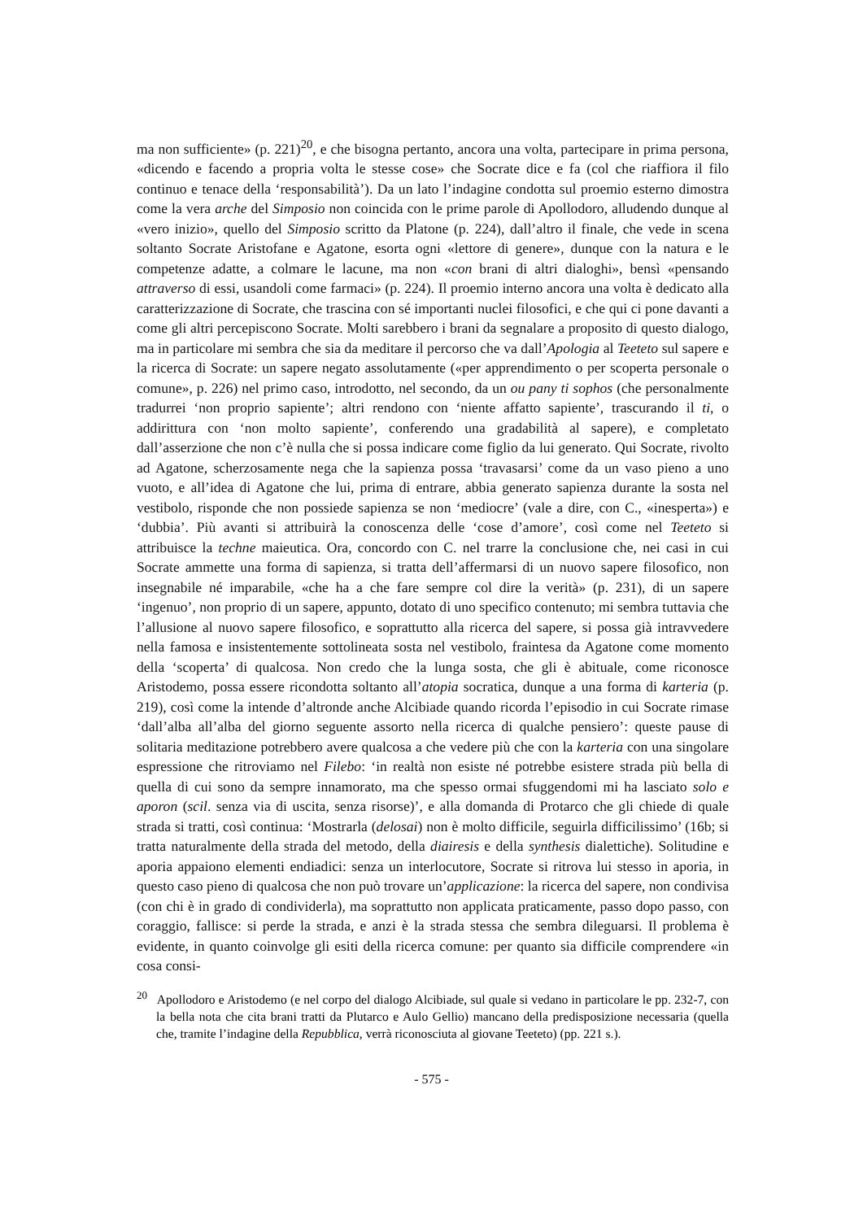ma non sufficiente» (p. 221)<sup>20</sup>, e che bisogna pertanto, ancora una volta, partecipare in prima persona, «dicendo e facendo a propria volta le stesse cose» che Socrate dice e fa (col che riaffiora il filo continuo e tenace della ‘responsabilità’). Da un lato l’indagine condotta sul proemio esterno dimostra come la vera arche del Simposio non coincida con le prime parole di Apollodoro, alludendo dunque al «vero inizio», quello del Simposio scritto da Platone (p. 224), dall’altro il finale, che vede in scena soltanto Socrate Aristofane e Agatone, esorta ogni «lettore di genere», dunque con la natura e le competenze adatte, a colmare le lacune, ma non «con brani di altri dialoghi», bensì «pensando attraverso di essi, usandoli come farmaci» (p. 224). Il proemio interno ancora una volta è dedicato alla caratterizzazione di Socrate, che trascina con sé importanti nuclei filosofici, e che qui ci pone davanti a come gli altri percepiscono Socrate. Molti sarebbero i brani da segnalare a proposito di questo dialogo, ma in particolare mi sembra che sia da meditare il percorso che va dall’Apologia al Teeteto sul sapere e la ricerca di Socrate: un sapere negato assolutamente («per apprendimento o per scoperta personale o comune», p. 226) nel primo caso, introdotto, nel secondo, da un ou pany ti sophos (che personalmente tradurrei ‘non proprio sapiente’; altri rendono con ‘niente affatto sapiente’, trascurando il ti, o addirittura con ‘non molto sapiente’, conferendo una gradabilità al sapere), e completato dall’asserzione che non c’è nulla che si possa indicare come figlio da lui generato. Qui Socrate, rivolto ad Agatone, scherzosamente nega che la sapienza possa ‘travasarsi’ come da un vaso pieno a uno vuoto, e all’idea di Agatone che lui, prima di entrare, abbia generato sapienza durante la sosta nel vestibolo, risponde che non possiede sapienza se non ‘mediocre’ (vale a dire, con C., «inesperta») e ‘dubbia’. Più avanti si attribuirà la conoscenza delle ‘cose d’amore’, così come nel Teeteto si attribuisce la techne maieutica. Ora, concordo con C. nel trarre la conclusione che, nei casi in cui Socrate ammette una forma di sapienza, si tratta dell’affermarsi di un nuovo sapere filosofico, non insegnabile né imparabile, «che ha a che fare sempre col dire la verità» (p. 231), di un sapere ‘ingenuo’, non proprio di un sapere, appunto, dotato di uno specifico contenuto; mi sembra tuttavia che l’allusione al nuovo sapere filosofico, e soprattutto alla ricerca del sapere, si possa già intravvedere nella famosa e insistentemente sottolineata sosta nel vestibolo, fraintesa da Agatone come momento della ‘scoperta’ di qualcosa. Non credo che la lunga sosta, che gli è abituale, come riconosce Aristodemo, possa essere ricondotta soltanto all’atopia socratica, dunque a una forma di karteria (p. 219), così come la intende d’altronde anche Alcibiade quando ricorda l’episodio in cui Socrate rimase ‘dall’alba all’alba del giorno seguente assorto nella ricerca di qualche pensiero’: queste pause di solitaria meditazione potrebbero avere qualcosa a che vedere più che con la karteria con una singolare espressione che ritroviamo nel Filebo: ‘in realtà non esiste né potrebbe esistere strada più bella di quella di cui sono da sempre innamorato, ma che spesso ormai sfuggendomi mi ha lasciato solo e aporon (scil. senza via di uscita, senza risorse)’, e alla domanda di Protarco che gli chiede di quale strada si tratti, così continua: ‘Mostrarla (delosai) non è molto difficile, seguirla difficilissimo’ (16b; si tratta naturalmente della strada del metodo, della diairesis e della synthesis dialettiche). Solitudine e aporia appaiono elementi endiadici: senza un interlocutore, Socrate si ritrova lui stesso in aporia, in questo caso pieno di qualcosa che non può trovare un’applicazione: la ricerca del sapere, non condivisa (con chi è in grado di condividerla), ma soprattutto non applicata praticamente, passo dopo passo, con coraggio, fallisce: si perde la strada, e anzi è la strada stessa che sembra dileguarsi. Il problema è evidente, in quanto coinvolge gli esiti della ricerca comune: per quanto sia difficile comprendere «in cosa consi-
<sup>20</sup> Apollodoro e Aristodemo (e nel corpo del dialogo Alcibiade, sul quale si vedano in particolare le pp. 232-7, con la bella nota che cita brani tratti da Plutarco e Aulo Gellio) mancano della predisposizione necessaria (quella che, tramite l’indagine della Repubblica, verrà riconosciuta al giovane Teeteto) (pp. 221 s.).
- 575 -